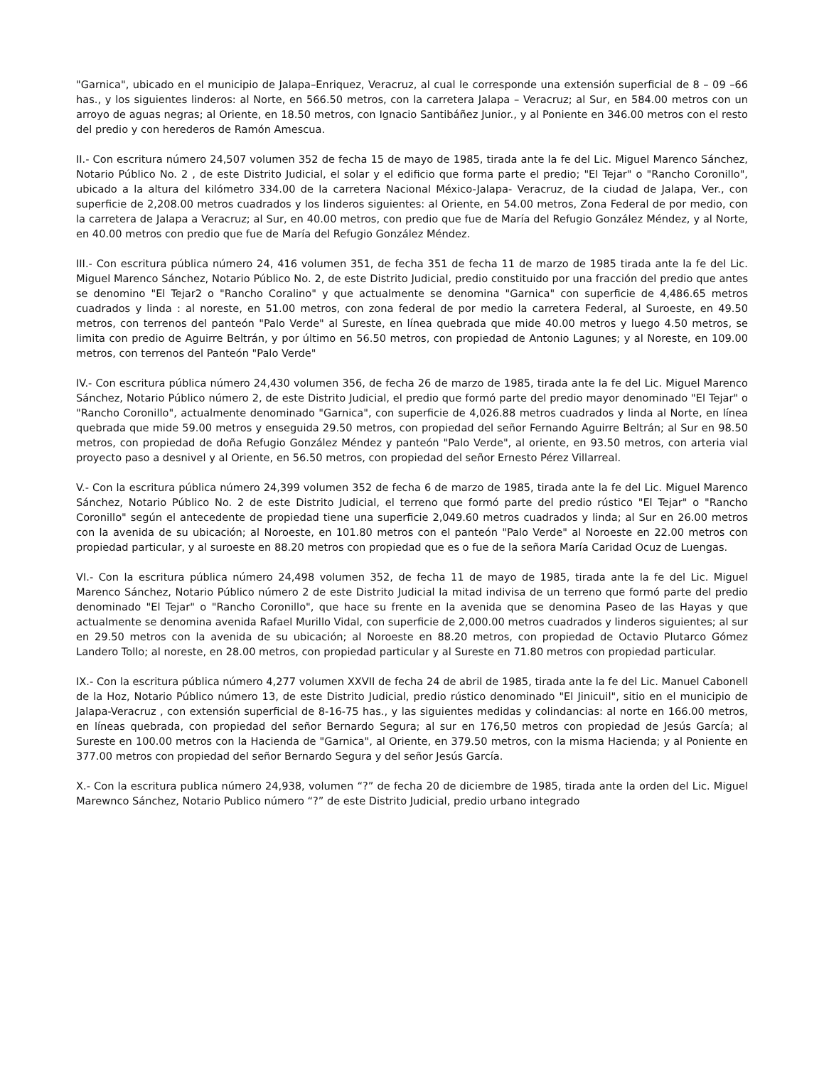"Garnica", ubicado en el municipio de Jalapa–Enriquez, Veracruz, al cual le corresponde una extensión superficial de 8 – 09 –66 has., y los siguientes linderos: al Norte, en 566.50 metros, con la carretera Jalapa – Veracruz; al Sur, en 584.00 metros con un arroyo de aguas negras; al Oriente, en 18.50 metros, con Ignacio Santibáñez Junior., y al Poniente en 346.00 metros con el resto del predio y con herederos de Ramón Amescua.
II.- Con escritura número 24,507 volumen 352 de fecha 15 de mayo de 1985, tirada ante la fe del Lic. Miguel Marenco Sánchez, Notario Público No. 2 , de este Distrito Judicial, el solar y el edificio que forma parte el predio; "El Tejar" o "Rancho Coronillo", ubicado a la altura del kilómetro 334.00 de la carretera Nacional México-Jalapa- Veracruz, de la ciudad de Jalapa, Ver., con superficie de 2,208.00 metros cuadrados y los linderos siguientes: al Oriente, en 54.00 metros, Zona Federal de por medio, con la carretera de Jalapa a Veracruz; al Sur, en 40.00 metros, con predio que fue de María del Refugio González Méndez, y al Norte, en 40.00 metros con predio que fue de María del Refugio González Méndez.
III.- Con escritura pública número 24, 416 volumen 351, de fecha 351 de fecha 11 de marzo de 1985 tirada ante la fe del Lic. Miguel Marenco Sánchez, Notario Público No. 2, de este Distrito Judicial, predio constituido por una fracción del predio que antes se denomino "El Tejar2 o "Rancho Coralino" y que actualmente se denomina "Garnica" con superficie de 4,486.65 metros cuadrados y linda : al noreste, en 51.00 metros, con zona federal de por medio la carretera Federal, al Suroeste, en 49.50 metros, con terrenos del panteón "Palo Verde" al Sureste, en línea quebrada que mide 40.00 metros y luego 4.50 metros, se limita con predio de Aguirre Beltrán, y por último en 56.50 metros, con propiedad de Antonio Lagunes; y al Noreste, en 109.00 metros, con terrenos del Panteón "Palo Verde"
IV.- Con escritura pública número 24,430 volumen 356, de fecha 26 de marzo de 1985, tirada ante la fe del Lic. Miguel Marenco Sánchez, Notario Público número 2, de este Distrito Judicial, el predio que formó parte del predio mayor denominado "El Tejar" o "Rancho Coronillo", actualmente denominado "Garnica", con superficie de 4,026.88 metros cuadrados y linda al Norte, en línea quebrada que mide 59.00 metros y enseguida 29.50 metros, con propiedad del señor Fernando Aguirre Beltrán; al Sur en 98.50 metros, con propiedad de doña Refugio González Méndez y panteón "Palo Verde", al oriente, en 93.50 metros, con arteria vial proyecto paso a desnivel y al Oriente, en 56.50 metros, con propiedad del señor Ernesto Pérez Villarreal.
V.- Con la escritura pública número 24,399 volumen 352 de fecha 6 de marzo de 1985, tirada ante la fe del Lic. Miguel Marenco Sánchez, Notario Público No. 2 de este Distrito Judicial, el terreno que formó parte del predio rústico "El Tejar" o "Rancho Coronillo" según el antecedente de propiedad tiene una superficie 2,049.60 metros cuadrados y linda; al Sur en 26.00 metros con la avenida de su ubicación; al Noroeste, en 101.80 metros con el panteón "Palo Verde" al Noroeste en 22.00 metros con propiedad particular, y al suroeste en 88.20 metros con propiedad que es o fue de la señora María Caridad Ocuz de Luengas.
VI.- Con la escritura pública número 24,498 volumen 352, de fecha 11 de mayo de 1985, tirada ante la fe del Lic. Miguel Marenco Sánchez, Notario Público número 2 de este Distrito Judicial la mitad indivisa de un terreno que formó parte del predio denominado "El Tejar" o "Rancho Coronillo", que hace su frente en la avenida que se denomina Paseo de las Hayas y que actualmente se denomina avenida Rafael Murillo Vidal, con superficie de 2,000.00 metros cuadrados y linderos siguientes; al sur en 29.50 metros con la avenida de su ubicación; al Noroeste en 88.20 metros, con propiedad de Octavio Plutarco Gómez Landero Tollo; al noreste, en 28.00 metros, con propiedad particular y al Sureste en 71.80 metros con propiedad particular.
IX.- Con la escritura pública número 4,277 volumen XXVII de fecha 24 de abril de 1985, tirada ante la fe del Lic. Manuel Cabonell de la Hoz, Notario Público número 13, de este Distrito Judicial, predio rústico denominado "El Jinicuil", sitio en el municipio de Jalapa-Veracruz , con extensión superficial de 8-16-75 has., y las siguientes medidas y colindancias: al norte en 166.00 metros, en líneas quebrada, con propiedad del señor Bernardo Segura; al sur en 176,50 metros con propiedad de Jesús García; al Sureste en 100.00 metros con la Hacienda de "Garnica", al Oriente, en 379.50 metros, con la misma Hacienda; y al Poniente en 377.00 metros con propiedad del señor Bernardo Segura y del señor Jesús García.
X.- Con la escritura publica número 24,938, volumen “?” de fecha 20 de diciembre de 1985, tirada ante la orden del Lic. Miguel Marewnco Sánchez, Notario Publico número “?” de este Distrito Judicial, predio urbano integrado